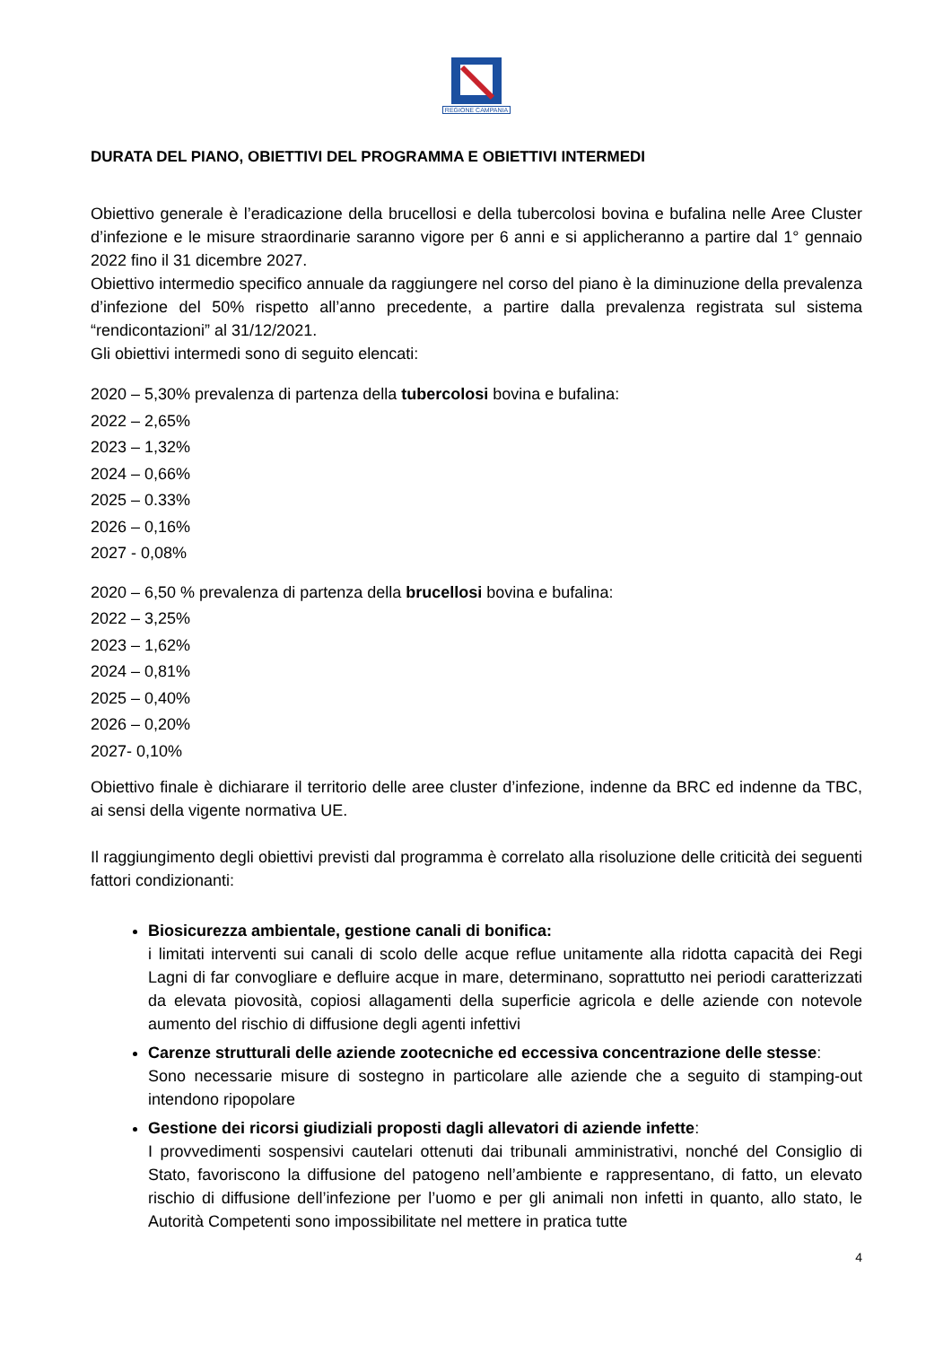REGIONE CAMPANIA
DURATA DEL PIANO, OBIETTIVI DEL PROGRAMMA E OBIETTIVI INTERMEDI
Obiettivo generale è l’eradicazione della brucellosi e della tubercolosi bovina e bufalina nelle Aree Cluster d’infezione e le misure straordinarie saranno vigore per 6 anni e si applicheranno a partire dal 1° gennaio 2022 fino il 31 dicembre 2027.
Obiettivo intermedio specifico annuale da raggiungere nel corso del piano è la diminuzione della prevalenza d’infezione del 50% rispetto all’anno precedente, a partire dalla prevalenza registrata sul sistema “rendicontazioni” al 31/12/2021.
Gli obiettivi intermedi sono di seguito elencati:
2020 – 5,30% prevalenza di partenza della tubercolosi bovina e bufalina:
2022 – 2,65%
2023 – 1,32%
2024 – 0,66%
2025 – 0.33%
2026 – 0,16%
2027 - 0,08%
2020 – 6,50 % prevalenza di partenza della brucellosi bovina e bufalina:
2022 – 3,25%
2023 – 1,62%
2024 – 0,81%
2025 – 0,40%
2026 – 0,20%
2027- 0,10%
Obiettivo finale è dichiarare il territorio delle aree cluster d’infezione, indenne da BRC ed indenne da TBC, ai sensi della vigente normativa UE.
Il raggiungimento degli obiettivi previsti dal programma è correlato alla risoluzione delle criticità dei seguenti fattori condizionanti:
Biosicurezza ambientale, gestione canali di bonifica:
i limitati interventi sui canali di scolo delle acque reflue unitamente alla ridotta capacità dei Regi Lagni di far convogliare e defluire acque in mare, determinano, soprattutto nei periodi caratterizzati da elevata piovosità, copiosi allagamenti della superficie agricola e delle aziende con notevole aumento del rischio di diffusione degli agenti infettivi
Carenze strutturali delle aziende zootecniche ed eccessiva concentrazione delle stesse:
Sono necessarie misure di sostegno in particolare alle aziende che a seguito di stamping-out intendono ripopolare
Gestione dei ricorsi giudiziali proposti dagli allevatori di aziende infette:
I provvedimenti sospensivi cautelari ottenuti dai tribunali amministrativi, nonché del Consiglio di Stato, favoriscono la diffusione del patogeno nell’ambiente e rappresentano, di fatto, un elevato rischio di diffusione dell’infezione per l’uomo e per gli animali non infetti in quanto, allo stato, le Autorità Competenti sono impossibilitate nel mettere in pratica tutte
4